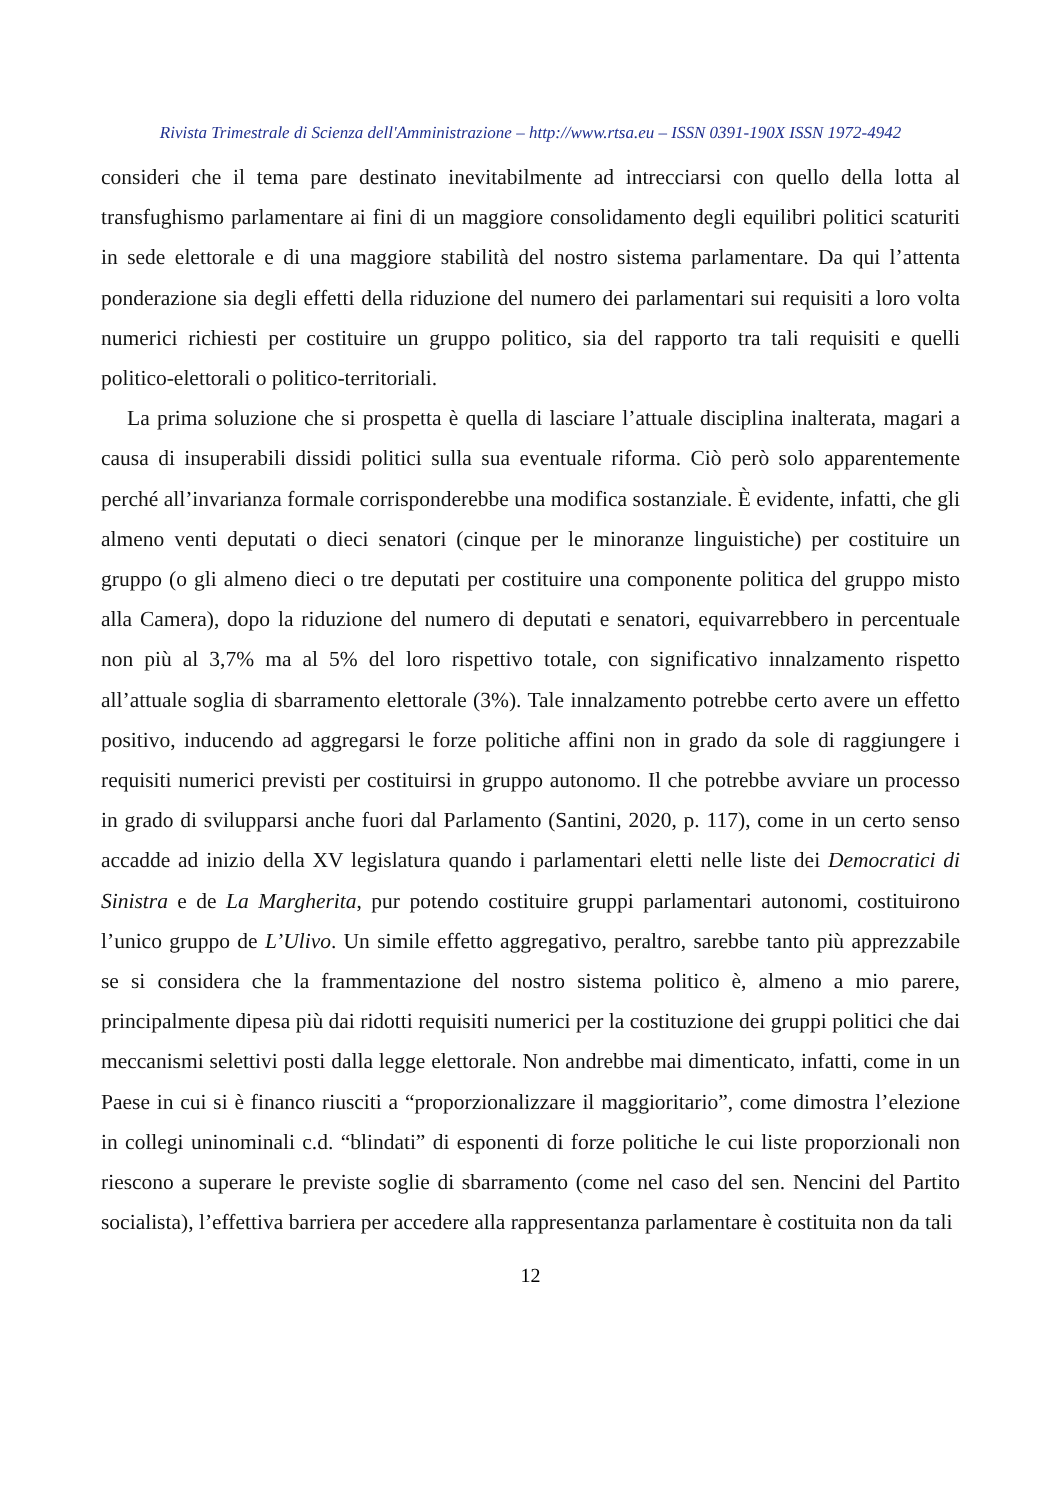Rivista Trimestrale di Scienza dell'Amministrazione – http://www.rtsa.eu – ISSN 0391-190X ISSN 1972-4942
consideri che il tema pare destinato inevitabilmente ad intrecciarsi con quello della lotta al transfughismo parlamentare ai fini di un maggiore consolidamento degli equilibri politici scaturiti in sede elettorale e di una maggiore stabilità del nostro sistema parlamentare. Da qui l’attenta ponderazione sia degli effetti della riduzione del numero dei parlamentari sui requisiti a loro volta numerici richiesti per costituire un gruppo politico, sia del rapporto tra tali requisiti e quelli politico-elettorali o politico-territoriali.
La prima soluzione che si prospetta è quella di lasciare l’attuale disciplina inalterata, magari a causa di insuperabili dissidi politici sulla sua eventuale riforma. Ciò però solo apparentemente perché all’invarianza formale corrisponderebbe una modifica sostanziale. È evidente, infatti, che gli almeno venti deputati o dieci senatori (cinque per le minoranze linguistiche) per costituire un gruppo (o gli almeno dieci o tre deputati per costituire una componente politica del gruppo misto alla Camera), dopo la riduzione del numero di deputati e senatori, equivarrebbero in percentuale non più al 3,7% ma al 5% del loro rispettivo totale, con significativo innalzamento rispetto all’attuale soglia di sbarramento elettorale (3%). Tale innalzamento potrebbe certo avere un effetto positivo, inducendo ad aggregarsi le forze politiche affini non in grado da sole di raggiungere i requisiti numerici previsti per costituirsi in gruppo autonomo. Il che potrebbe avviare un processo in grado di svilupparsi anche fuori dal Parlamento (Santini, 2020, p. 117), come in un certo senso accadde ad inizio della XV legislatura quando i parlamentari eletti nelle liste dei Democratici di Sinistra e de La Margherita, pur potendo costituire gruppi parlamentari autonomi, costituirono l’unico gruppo de L’Ulivo. Un simile effetto aggregativo, peraltro, sarebbe tanto più apprezzabile se si considera che la frammentazione del nostro sistema politico è, almeno a mio parere, principalmente dipesa più dai ridotti requisiti numerici per la costituzione dei gruppi politici che dai meccanismi selettivi posti dalla legge elettorale. Non andrebbe mai dimenticato, infatti, come in un Paese in cui si è financo riusciti a “proporzionalizzare il maggioritario”, come dimostra l’elezione in collegi uninominali c.d. “blindati” di esponenti di forze politiche le cui liste proporzionali non riescono a superare le previste soglie di sbarramento (come nel caso del sen. Nencini del Partito socialista), l’effettiva barriera per accedere alla rappresentanza parlamentare è costituita non da tali
12